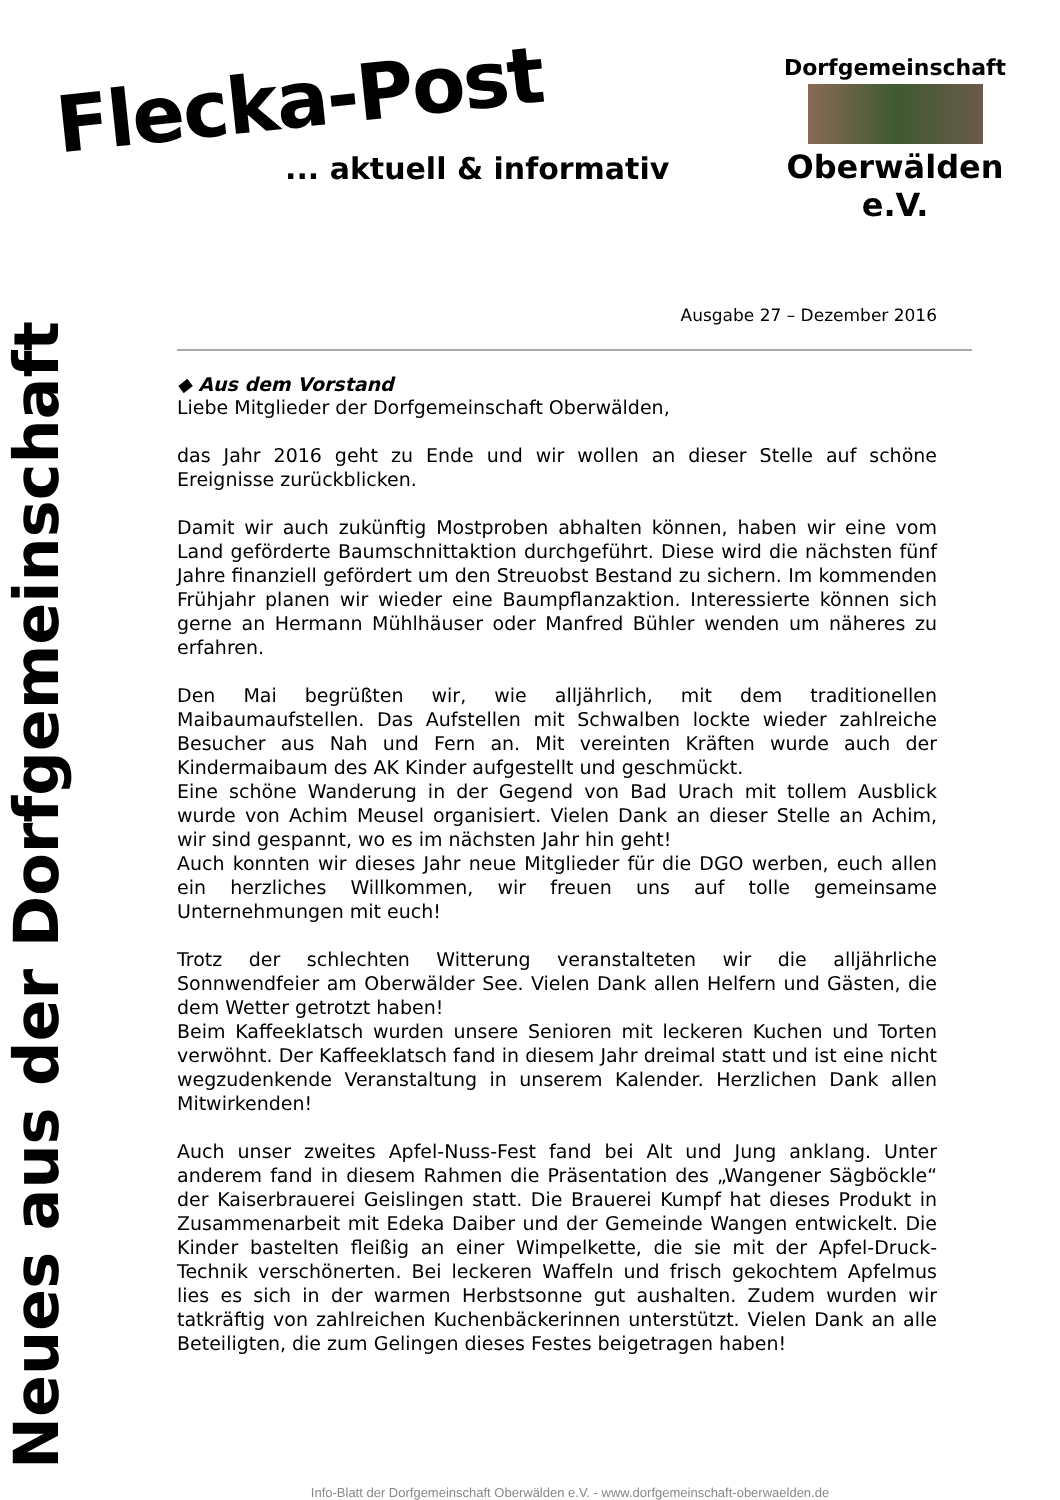Flecka-Post
... aktuell & informativ
Dorfgemeinschaft
Oberwälden e.V.
Neues aus der Dorfgemeinschaft
Ausgabe 27 – Dezember 2016
◆ Aus dem Vorstand
Liebe Mitglieder der Dorfgemeinschaft Oberwälden,
das Jahr 2016 geht zu Ende und wir wollen an dieser Stelle auf schöne Ereignisse zurückblicken.
Damit wir auch zukünftig Mostproben abhalten können, haben wir eine vom Land geförderte Baumschnittaktion durchgeführt. Diese wird die nächsten fünf Jahre finanziell gefördert um den Streuobst Bestand zu sichern. Im kommenden Frühjahr planen wir wieder eine Baumpflanzaktion. Interessierte können sich gerne an Hermann Mühlhäuser oder Manfred Bühler wenden um näheres zu erfahren.
Den Mai begrüßten wir, wie alljährlich, mit dem traditionellen Maibaumaufstellen. Das Aufstellen mit Schwalben lockte wieder zahlreiche Besucher aus Nah und Fern an. Mit vereinten Kräften wurde auch der Kindermaibaum des AK Kinder aufgestellt und geschmückt.
Eine schöne Wanderung in der Gegend von Bad Urach mit tollem Ausblick wurde von Achim Meusel organisiert. Vielen Dank an dieser Stelle an Achim, wir sind gespannt, wo es im nächsten Jahr hin geht!
Auch konnten wir dieses Jahr neue Mitglieder für die DGO werben, euch allen ein herzliches Willkommen, wir freuen uns auf tolle gemeinsame Unternehmungen mit euch!
Trotz der schlechten Witterung veranstalteten wir die alljährliche Sonnwendfeier am Oberwälder See. Vielen Dank allen Helfern und Gästen, die dem Wetter getrotzt haben!
Beim Kaffeeklatsch wurden unsere Senioren mit leckeren Kuchen und Torten verwöhnt. Der Kaffeeklatsch fand in diesem Jahr dreimal statt und ist eine nicht wegzudenkende Veranstaltung in unserem Kalender. Herzlichen Dank allen Mitwirkenden!
Auch unser zweites Apfel-Nuss-Fest fand bei Alt und Jung anklang. Unter anderem fand in diesem Rahmen die Präsentation des „Wangener Sägböckle“ der Kaiserbrauerei Geislingen statt. Die Brauerei Kumpf hat dieses Produkt in Zusammenarbeit mit Edeka Daiber und der Gemeinde Wangen entwickelt. Die Kinder bastelten fleißig an einer Wimpelkette, die sie mit der Apfel-Druck-Technik verschönerten. Bei leckeren Waffeln und frisch gekochtem Apfelmus lies es sich in der warmen Herbstsonne gut aushalten. Zudem wurden wir tatkräftig von zahlreichen Kuchenbäckerinnen unterstützt. Vielen Dank an alle Beteiligten, die zum Gelingen dieses Festes beigetragen haben!
Info-Blatt der Dorfgemeinschaft Oberwälden e.V. - www.dorfgemeinschaft-oberwaelden.de